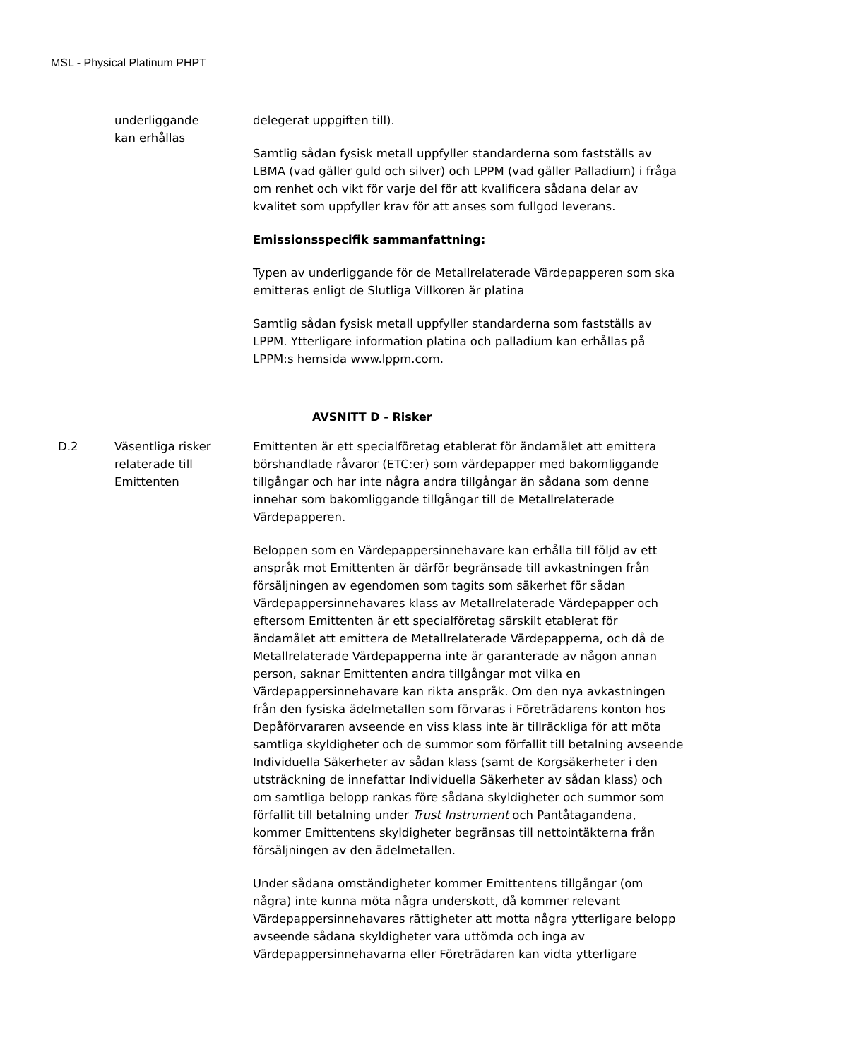MSL - Physical Platinum PHPT
underliggande
kan erhållas
delegerat uppgiften till).
Samtlig sådan fysisk metall uppfyller standarderna som fastställs av LBMA (vad gäller guld och silver) och LPPM (vad gäller Palladium) i fråga om renhet och vikt för varje del för att kvalificera sådana delar av kvalitet som uppfyller krav för att anses som fullgod leverans.
Emissionsspecifik sammanfattning:
Typen av underliggande för de Metallrelaterade Värdepapperen som ska emitteras enligt de Slutliga Villkoren är platina
Samtlig sådan fysisk metall uppfyller standarderna som fastställs av LPPM. Ytterligare information platina och palladium kan erhållas på LPPM:s hemsida www.lppm.com.
AVSNITT D - Risker
D.2 Väsentliga risker relaterade till Emittenten
Emittenten är ett specialföretag etablerat för ändamålet att emittera börshandlade råvaror (ETC:er) som värdepapper med bakomliggande tillgångar och har inte några andra tillgångar än sådana som denne innehar som bakomliggande tillgångar till de Metallrelaterade Värdepapperen.
Beloppen som en Värdepappersinnehavare kan erhålla till följd av ett anspråk mot Emittenten är därför begränsade till avkastningen från försäljningen av egendomen som tagits som säkerhet för sådan Värdepappersinnehavares klass av Metallrelaterade Värdepapper och eftersom Emittenten är ett specialföretag särskilt etablerat för ändamålet att emittera de Metallrelaterade Värdepapperna, och då de Metallrelaterade Värdepapperna inte är garanterade av någon annan person, saknar Emittenten andra tillgångar mot vilka en Värdepappersinnehavare kan rikta anspråk. Om den nya avkastningen från den fysiska ädelmetallen som förvaras i Företrädarens konton hos Depåförvararen avseende en viss klass inte är tillräckliga för att möta samtliga skyldigheter och de summor som förfallit till betalning avseende Individuella Säkerheter av sådan klass (samt de Korgsäkerheter i den utsträckning de innefattar Individuella Säkerheter av sådan klass) och om samtliga belopp rankas före sådana skyldigheter och summor som förfallit till betalning under Trust Instrument och Pantåtagandena, kommer Emittentens skyldigheter begränsas till nettointäkterna från försäljningen av den ädelmetallen.
Under sådana omständigheter kommer Emittentens tillgångar (om några) inte kunna möta några underskott, då kommer relevant Värdepappersinnehavares rättigheter att motta några ytterligare belopp avseende sådana skyldigheter vara uttömda och inga av Värdepappersinnehavarna eller Företrädaren kan vidta ytterligare